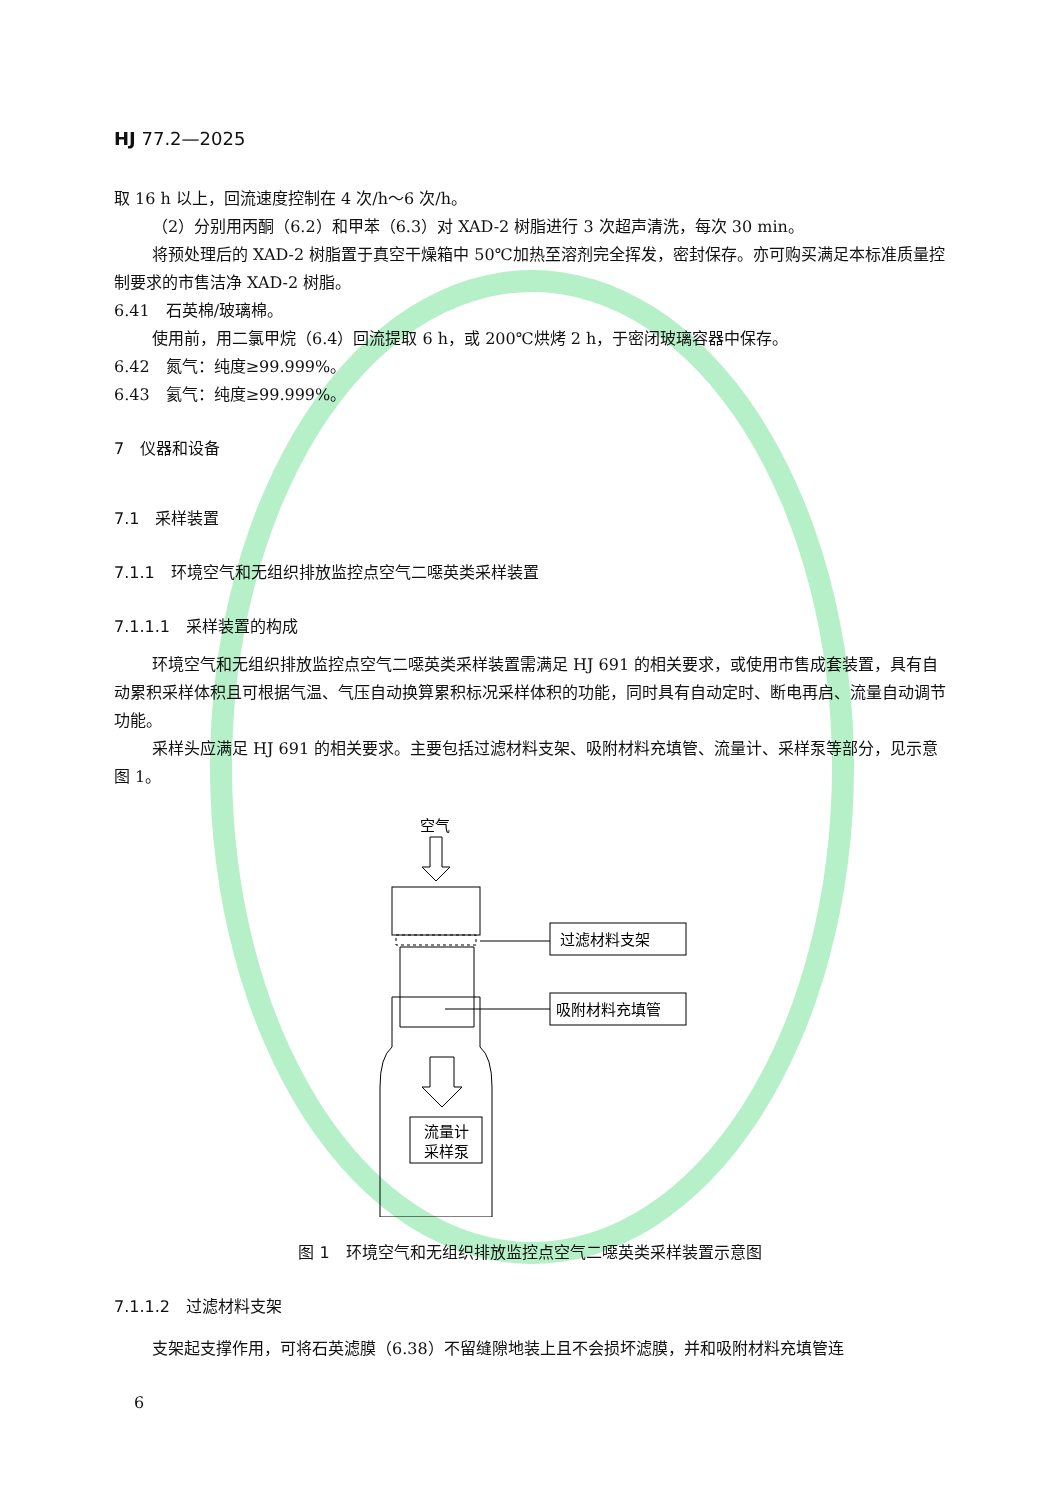HJ 77.2—2025
取 16 h 以上，回流速度控制在 4 次/h～6 次/h。
（2）分别用丙酮（6.2）和甲苯（6.3）对 XAD-2 树脂进行 3 次超声清洗，每次 30 min。
将预处理后的 XAD-2 树脂置于真空干燥箱中 50℃加热至溶剂完全挥发，密封保存。亦可购买满足本标准质量控制要求的市售洁净 XAD-2 树脂。
6.41　石英棉/玻璃棉。
使用前，用二氯甲烷（6.4）回流提取 6 h，或 200℃烘烤 2 h，于密闭玻璃容器中保存。
6.42　氮气：纯度≥99.999%。
6.43　氦气：纯度≥99.999%。
7　仪器和设备
7.1　采样装置
7.1.1　环境空气和无组织排放监控点空气二噁英类采样装置
7.1.1.1　采样装置的构成
环境空气和无组织排放监控点空气二噁英类采样装置需满足 HJ 691 的相关要求，或使用市售成套装置，具有自动累积采样体积且可根据气温、气压自动换算累积标况采样体积的功能，同时具有自动定时、断电再启、流量自动调节功能。
采样头应满足 HJ 691 的相关要求。主要包括过滤材料支架、吸附材料充填管、流量计、采样泵等部分，见示意图 1。
空气
流量计
采样泵
过滤材料支架
吸附材料充填管
图 1　环境空气和无组织排放监控点空气二噁英类采样装置示意图
7.1.1.2　过滤材料支架
支架起支撑作用，可将石英滤膜（6.38）不留缝隙地装上且不会损坏滤膜，并和吸附材料充填管连
6